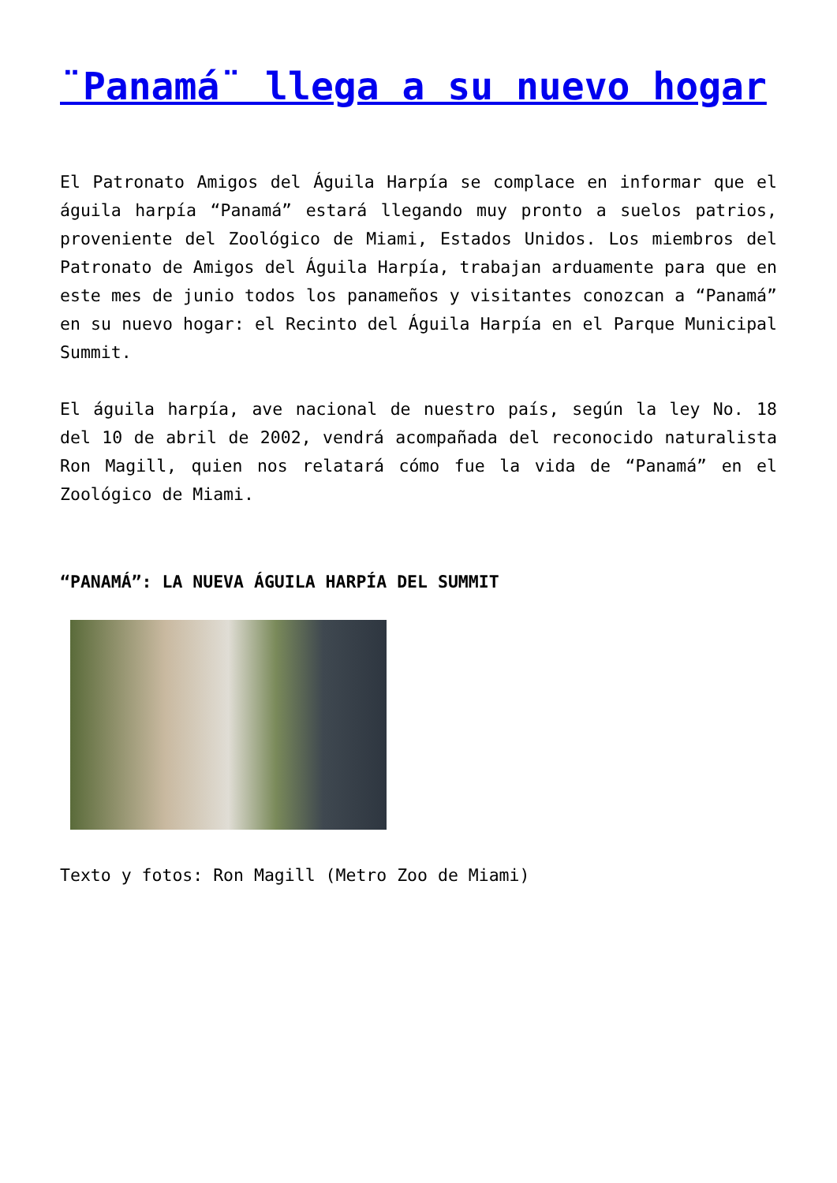¨Panamá¨ llega a su nuevo hogar
El Patronato Amigos del Águila Harpía se complace en informar que el águila harpía “Panamá” estará llegando muy pronto a suelos patrios, proveniente del Zoológico de Miami, Estados Unidos. Los miembros del Patronato de Amigos del Águila Harpía, trabajan arduamente para que en este mes de junio todos los panameños y visitantes conozcan a “Panamá” en su nuevo hogar: el Recinto del Águila Harpía en el Parque Municipal Summit.
El águila harpía, ave nacional de nuestro país, según la ley No. 18 del 10 de abril de 2002, vendrá acompañada del reconocido naturalista Ron Magill, quien nos relatará cómo fue la vida de “Panamá” en el Zoológico de Miami.
“PANAMÁ”: LA NUEVA ÁGUILA HARPÍA DEL SUMMIT
Texto y fotos: Ron Magill (Metro Zoo de Miami)